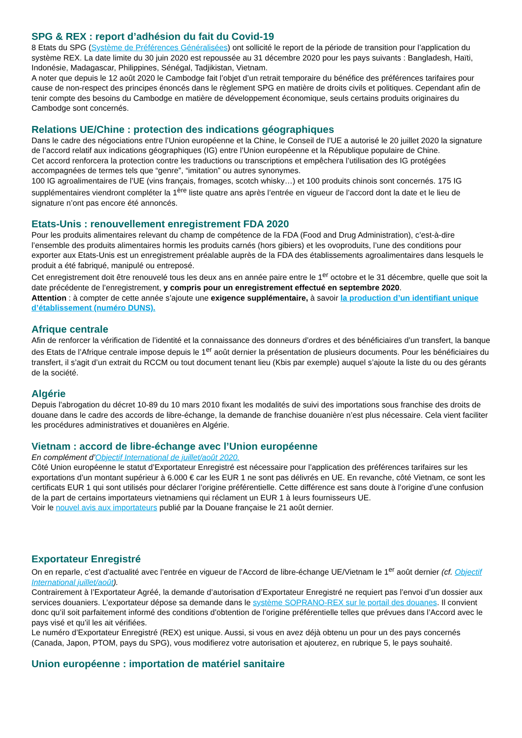SPG & REX : report d’adhésion du fait du Covid-19
8 Etats du SPG (Système de Préférences Généralisées) ont sollicité le report de la période de transition pour l’application du système REX. La date limite du 30 juin 2020 est repoussée au 31 décembre 2020 pour les pays suivants : Bangladesh, Haïti, Indonésie, Madagascar, Philippines, Sénégal, Tadjikistan, Vietnam.
A noter que depuis le 12 août 2020 le Cambodge fait l’objet d’un retrait temporaire du bénéfice des préférences tarifaires pour cause de non-respect des principes énoncés dans le règlement SPG en matière de droits civils et politiques. Cependant afin de tenir compte des besoins du Cambodge en matière de développement économique, seuls certains produits originaires du Cambodge sont concernés.
Relations UE/Chine : protection des indications géographiques
Dans le cadre des négociations entre l’Union européenne et la Chine, le Conseil de l’UE a autorisé le 20 juillet 2020 la signature de l’accord relatif aux indications géographiques (IG) entre l’Union européenne et la République populaire de Chine.
Cet accord renforcera la protection contre les traductions ou transcriptions et empêchera l’utilisation des IG protégées accompagnées de termes tels que “genre”, “imitation” ou autres synonymes.
100 IG agroalimentaires de l’UE (vins français, fromages, scotch whisky…) et 100 produits chinois sont concernés. 175 IG supplémentaires viendront compléter la 1<sup>ère</sup> liste quatre ans après l’entrée en vigueur de l’accord dont la date et le lieu de signature n’ont pas encore été annoncés.
Etats-Unis : renouvellement enregistrement FDA 2020
Pour les produits alimentaires relevant du champ de compétence de la FDA (Food and Drug Administration), c’est-à-dire l’ensemble des produits alimentaires hormis les produits carnés (hors gibiers) et les ovoproduits, l’une des conditions pour exporter aux Etats-Unis est un enregistrement préalable auprès de la FDA des établissements agroalimentaires dans lesquels le produit a été fabriqué, manipulé ou entreposé.
Cet enregistrement doit être renouvelé tous les deux ans en année paire entre le 1<sup>er</sup> octobre et le 31 décembre, quelle que soit la date précédente de l’enregistrement, y compris pour un enregistrement effectué en septembre 2020.
Attention : à compter de cette année s’ajoute une exigence supplémentaire, à savoir la production d’un identifiant unique d’établissement (numéro DUNS).
Afrique centrale
Afin de renforcer la vérification de l’identité et la connaissance des donneurs d’ordres et des bénéficiaires d’un transfert, la banque des Etats de l’Afrique centrale impose depuis le 1<sup>er</sup> août dernier la présentation de plusieurs documents. Pour les bénéficiaires du transfert, il s’agit d’un extrait du RCCM ou tout document tenant lieu (Kbis par exemple) auquel s’ajoute la liste du ou des gérants de la société.
Algérie
Depuis l’abrogation du décret 10-89 du 10 mars 2010 fixant les modalités de suivi des importations sous franchise des droits de douane dans le cadre des accords de libre-échange, la demande de franchise douanière n’est plus nécessaire. Cela vient faciliter les procédures administratives et douanières en Algérie.
Vietnam : accord de libre-échange avec l’Union européenne
En complément d’Objectif International de juillet/août 2020.
Côté Union européenne le statut d’Exportateur Enregistré est nécessaire pour l’application des préférences tarifaires sur les exportations d’un montant supérieur à 6.000 € car les EUR 1 ne sont pas délivrés en UE. En revanche, côté Vietnam, ce sont les certificats EUR 1 qui sont utilisés pour déclarer l’origine préférentielle. Cette différence est sans doute à l’origine d’une confusion de la part de certains importateurs vietnamiens qui réclament un EUR 1 à leurs fournisseurs UE.
Voir le nouvel avis aux importateurs publié par la Douane française le 21 août dernier.
Exportateur Enregistré
On en reparle, c’est d’actualité avec l’entrée en vigueur de l’Accord de libre-échange UE/Vietnam le 1<sup>er</sup> août dernier (cf. Objectif International juillet/août).
Contrairement à l’Exportateur Agréé, la demande d’autorisation d’Exportateur Enregistré ne requiert pas l’envoi d’un dossier aux services douaniers. L’exportateur dépose sa demande dans le système SOPRANO-REX sur le portail des douanes. Il convient donc qu’il soit parfaitement informé des conditions d’obtention de l’origine préférentielle telles que prévues dans l’Accord avec le pays visé et qu’il les ait vérifiées.
Le numéro d’Exportateur Enregistré (REX) est unique. Aussi, si vous en avez déjà obtenu un pour un des pays concernés (Canada, Japon, PTOM, pays du SPG), vous modifierez votre autorisation et ajouterez, en rubrique 5, le pays souhaité.
Union européenne : importation de matériel sanitaire